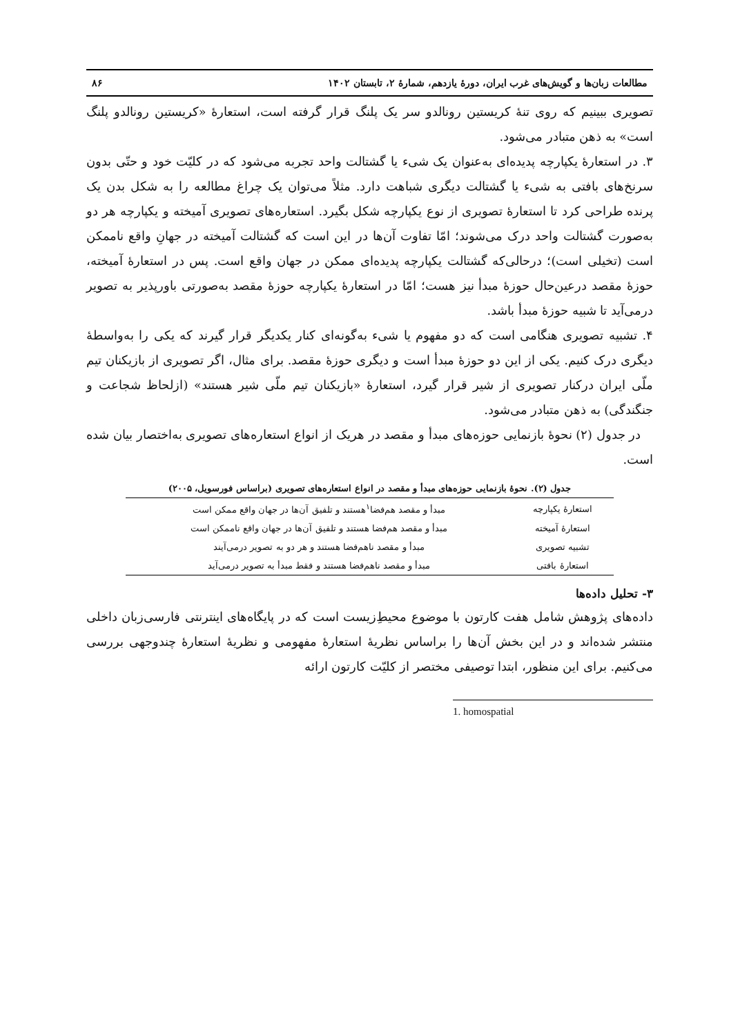مطالعات زبان‌ها و گویش‌های غرب ایران، دورهٔ یازدهم، شمارهٔ ۲، تابستان ۱۴۰۲ ۸۶
تصویری ببینیم که روی تنهٔ کریستین رونالدو سر یک پلنگ قرار گرفته است، استعارهٔ «کریستین رونالدو پلنگ است» به ذهن متبادر می‌شود.
۳. در استعارهٔ یکپارچه پدیده‌ای به‌عنوان یک شیء یا گشتالت واحد تجربه می‌شود که در کلیّت خود و حتّی بدون سرنخ‌های بافتی به شیء یا گشتالت دیگری شباهت دارد. مثلاً می‌توان یک چراغ مطالعه را به شکل بدن یک پرنده طراحی کرد تا استعارهٔ تصویری از نوع یکپارچه شکل بگیرد. استعاره‌های تصویری آمیخته و یکپارچه هر دو به‌صورت گشتالت واحد درک می‌شوند؛ امّا تفاوت آن‌ها در این است که گشتالت آمیخته در جهانِ واقع ناممکن است (تخیلی است)؛ درحالی‌که گشتالت یکپارچه پدیده‌ای ممکن در جهان واقع است. پس در استعارهٔ آمیخته، حوزهٔ مقصد درعین‌حال حوزهٔ مبدأ نیز هست؛ امّا در استعارهٔ یکپارچه حوزهٔ مقصد به‌صورتی باورپذیر به تصویر درمی‌آید تا شبیه حوزهٔ مبدأ باشد.
۴. تشبیه تصویری هنگامی است که دو مفهوم یا شیء به‌گونه‌ای کنار یکدیگر قرار گیرند که یکی را به‌واسطهٔ دیگری درک کنیم. یکی از این دو حوزهٔ مبدأ است و دیگری حوزهٔ مقصد. برای مثال، اگر تصویری از بازیکنان تیم ملّی ایران درکنار تصویری از شیر قرار گیرد، استعارهٔ «بازیکنان تیم ملّی شیر هستند» (ازلحاظ شجاعت و جنگندگی) به ذهن متبادر می‌شود.
در جدول (۲) نحوهٔ بازنمایی حوزه‌های مبدأ و مقصد در هریک از انواع استعاره‌های تصویری به‌اختصار بیان شده است.
جدول (۲). نحوهٔ بازنمایی حوزه‌های مبدأ و مقصد در انواع استعاره‌های تصویری (براساس فورسویل، ۲۰۰۵)
| استعارهٔ یکپارچه | مبدأ و مقصد هم‌فضا<sup>۱</sup>هستند و تلفیق آن‌ها در جهان واقع ممکن است |
| استعارهٔ آمیخته | مبدأ و مقصد هم‌فضا هستند و تلفیق آن‌ها در جهان واقع ناممکن است |
| تشبیه تصویری | مبدأ و مقصد ناهم‌فضا هستند و هر دو به تصویر درمی‌آیند |
| استعارهٔ بافتی | مبدأ و مقصد ناهم‌فضا هستند و فقط مبدأ به تصویر درمی‌آید |
۳- تحلیل داده‌ها
داده‌های پژوهش شامل هفت کارتون با موضوع محیطِ‌زیست است که در پایگاه‌های اینترنتی فارسی‌زبان داخلی منتشر شده‌اند و در این بخش آن‌ها را براساس نظریهٔ استعارهٔ مفهومی و نظریهٔ استعارهٔ چندوجهی بررسی می‌کنیم. برای این منظور، ابتدا توصیفی مختصر از کلیّت کارتون ارائه
1. homospatial